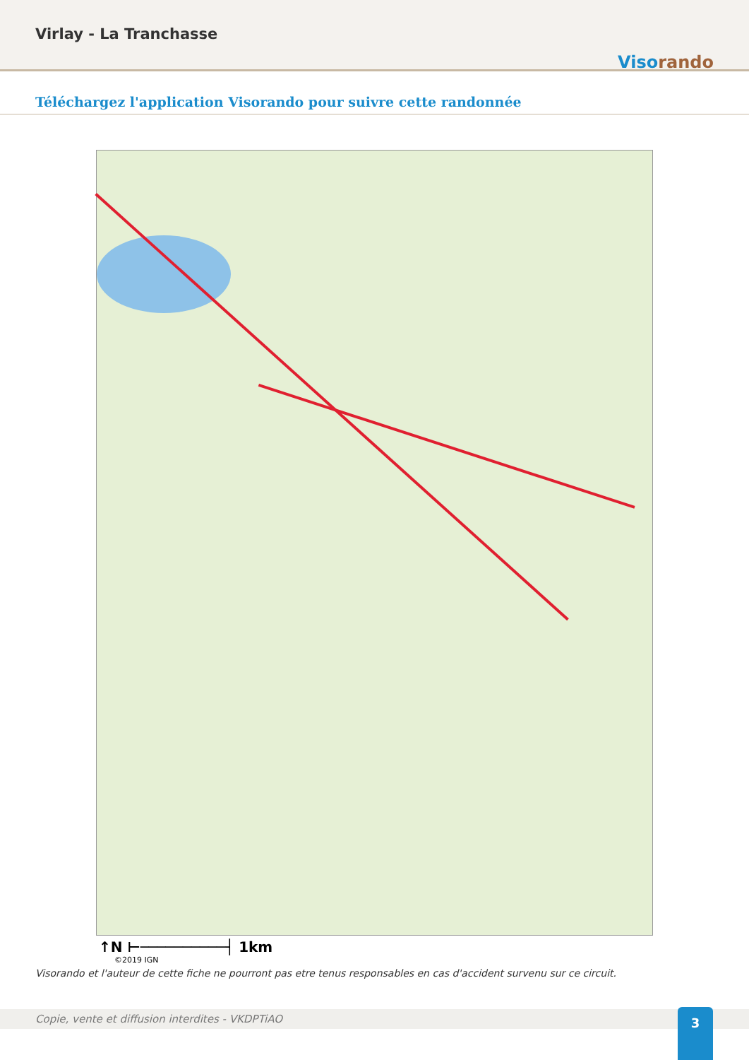Virlay - La Tranchasse
Visorando
Téléchargez l'application Visorando pour suivre cette randonnée
↑N ⊢──────────┤ 1km
©2019 IGN
Visorando et l'auteur de cette fiche ne pourront pas etre tenus responsables en cas d'accident survenu sur ce circuit.
Copie, vente et diffusion interdites - VKDPTiAO 3